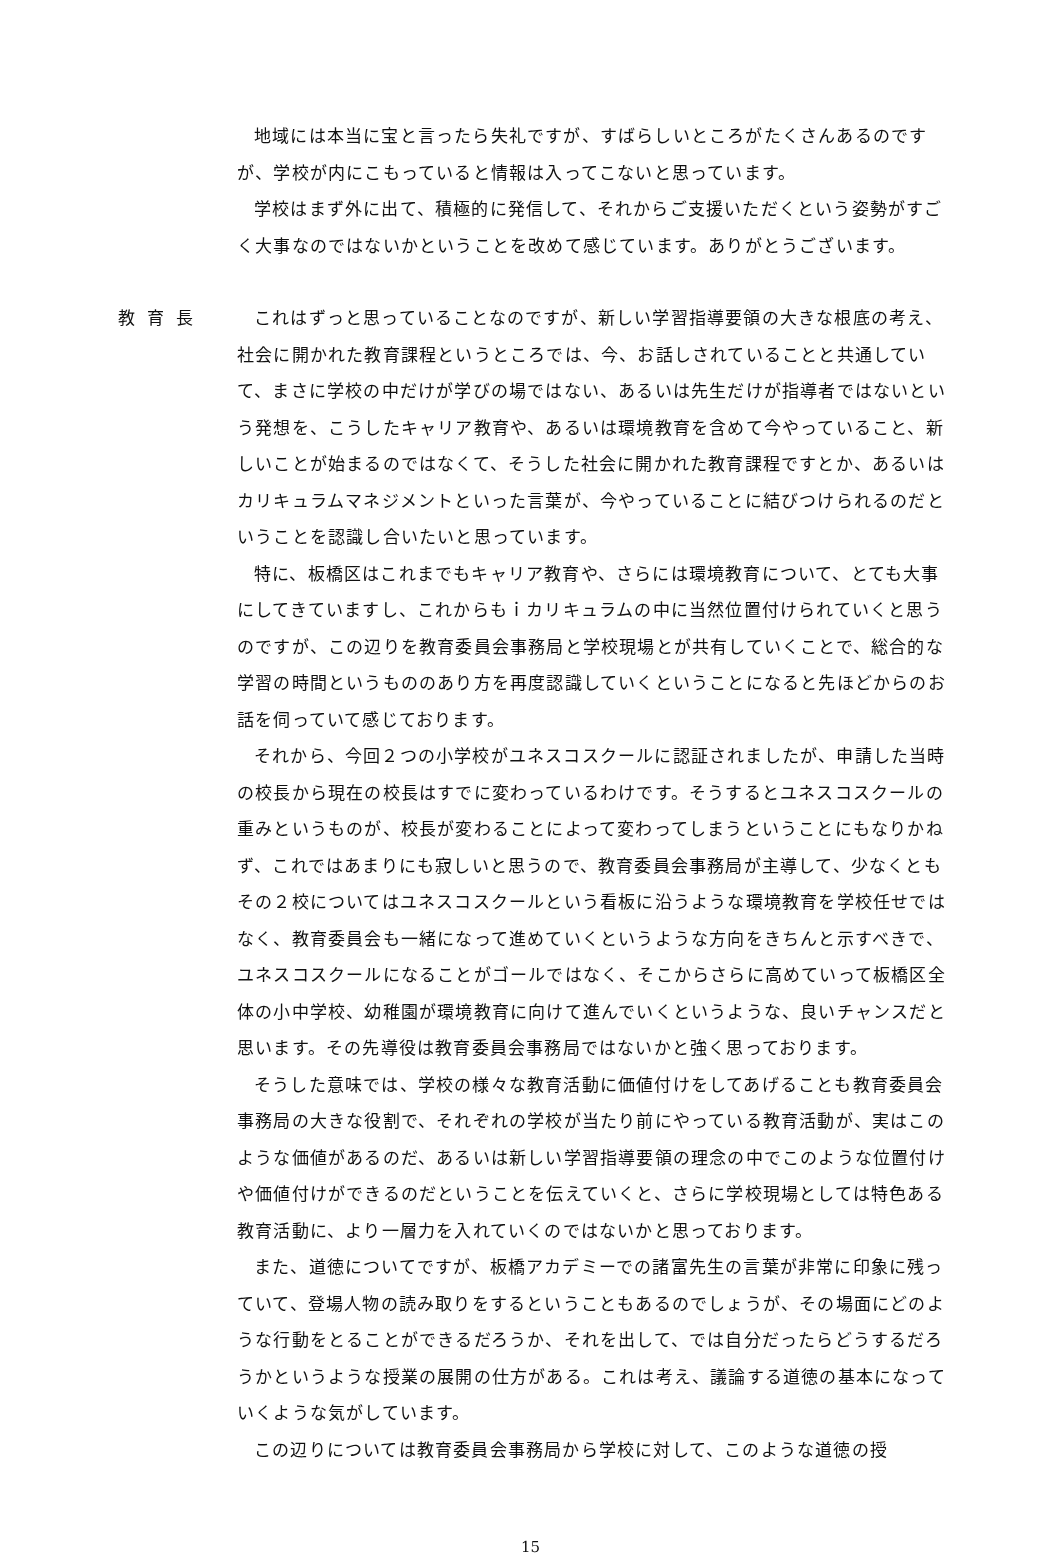地域には本当に宝と言ったら失礼ですが、すばらしいところがたくさんあるのですが、学校が内にこもっていると情報は入ってこないと思っています。
学校はまず外に出て、積極的に発信して、それからご支援いただくという姿勢がすごく大事なのではないかということを改めて感じています。ありがとうございます。
教育長 これはずっと思っていることなのですが、新しい学習指導要領の大きな根底の考え、社会に開かれた教育課程というところでは、今、お話しされていることと共通していて、まさに学校の中だけが学びの場ではない、あるいは先生だけが指導者ではないという発想を、こうしたキャリア教育や、あるいは環境教育を含めて今やっていること、新しいことが始まるのではなくて、そうした社会に開かれた教育課程ですとか、あるいはカリキュラムマネジメントといった言葉が、今やっていることに結びつけられるのだということを認識し合いたいと思っています。
特に、板橋区はこれまでもキャリア教育や、さらには環境教育について、とても大事にしてきていますし、これからもｉカリキュラムの中に当然位置付けられていくと思うのですが、この辺りを教育委員会事務局と学校現場とが共有していくことで、総合的な学習の時間というもののあり方を再度認識していくということになると先ほどからのお話を伺っていて感じております。
それから、今回２つの小学校がユネスコスクールに認証されましたが、申請した当時の校長から現在の校長はすでに変わっているわけです。そうするとユネスコスクールの重みというものが、校長が変わることによって変わってしまうということにもなりかねず、これではあまりにも寂しいと思うので、教育委員会事務局が主導して、少なくともその２校についてはユネスコスクールという看板に沿うような環境教育を学校任せではなく、教育委員会も一緒になって進めていくというような方向をきちんと示すべきで、ユネスコスクールになることがゴールではなく、そこからさらに高めていって板橋区全体の小中学校、幼稚園が環境教育に向けて進んでいくというような、良いチャンスだと思います。その先導役は教育委員会事務局ではないかと強く思っております。
そうした意味では、学校の様々な教育活動に価値付けをしてあげることも教育委員会事務局の大きな役割で、それぞれの学校が当たり前にやっている教育活動が、実はこのような価値があるのだ、あるいは新しい学習指導要領の理念の中でこのような位置付けや価値付けができるのだということを伝えていくと、さらに学校現場としては特色ある教育活動に、より一層力を入れていくのではないかと思っております。
また、道徳についてですが、板橋アカデミーでの諸富先生の言葉が非常に印象に残っていて、登場人物の読み取りをするということもあるのでしょうが、その場面にどのような行動をとることができるだろうか、それを出して、では自分だったらどうするだろうかというような授業の展開の仕方がある。これは考え、議論する道徳の基本になっていくような気がしています。
この辺りについては教育委員会事務局から学校に対して、このような道徳の授
15